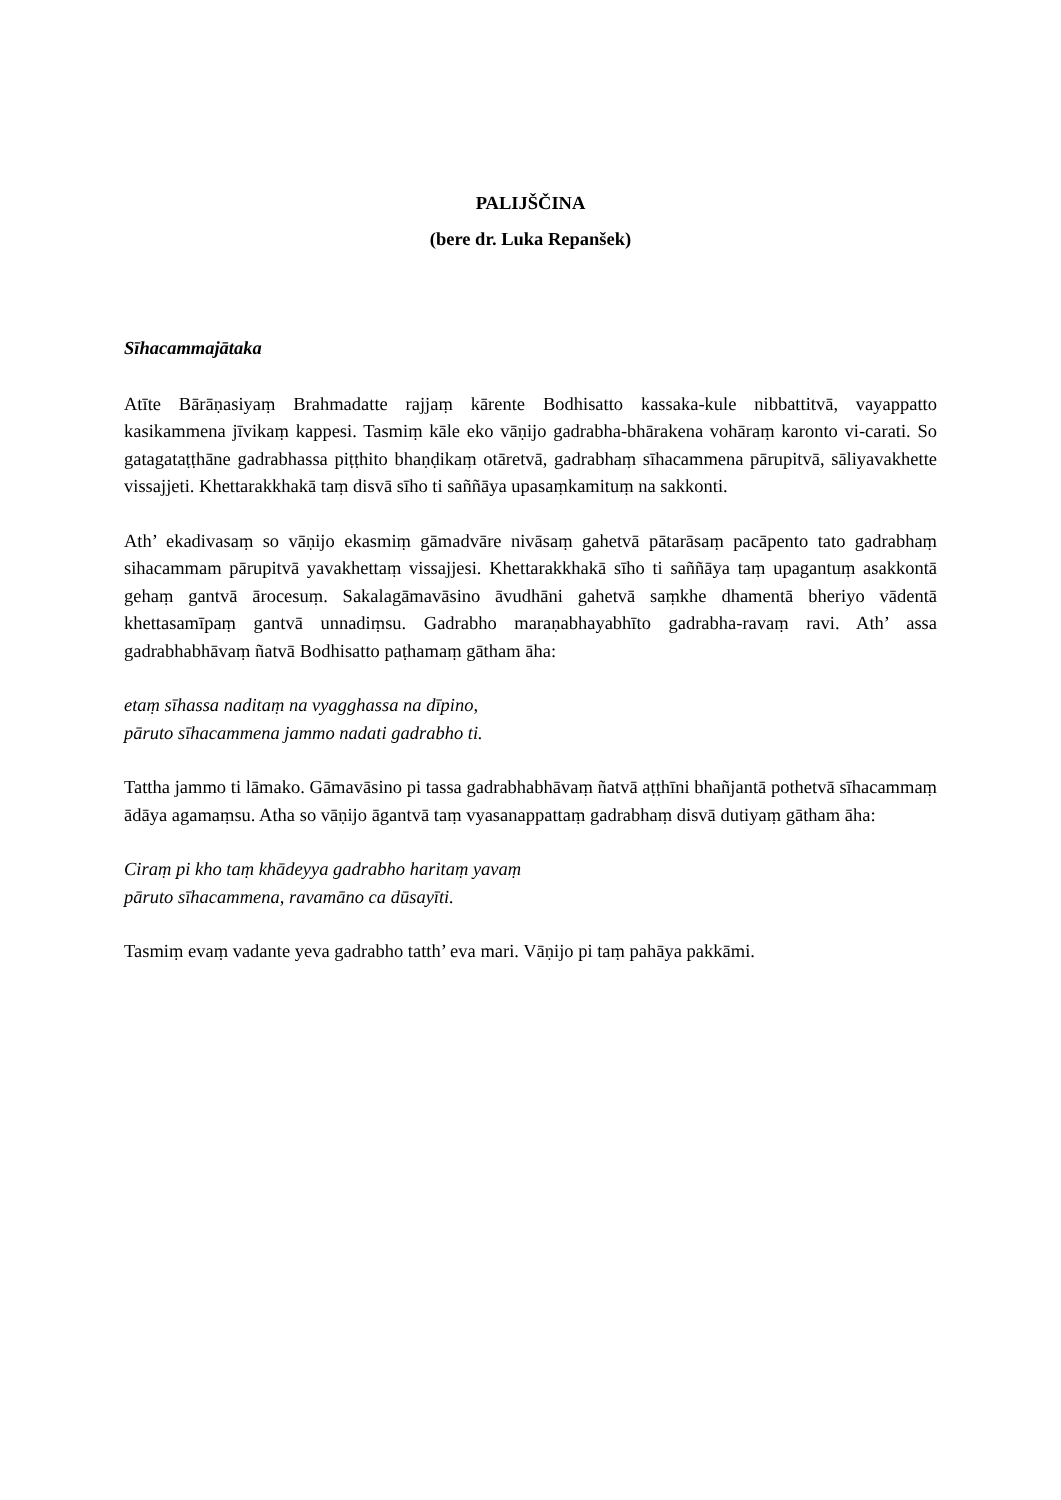PALIJŠČINA
(bere dr. Luka Repanšek)
Sīhacammajātaka
Atīte Bārāṇasiyaṃ Brahmadatte rajjaṃ kārente Bodhisatto kassaka-kule nibbattitvā, vayappatto kasikammena jīvikaṃ kappesi. Tasmiṃ kāle eko vāṇijo gadrabha-bhārakena vohāraṃ karonto vi-carati. So gatagataṭṭhāne gadrabhassa piṭṭhito bhaṇḍikaṃ otāretvā, gadrabhaṃ sīhacammena pārupitvā, sāliyavakhette vissajjeti. Khettarakkhakā taṃ disvā sīho ti saññāya upasaṃkamituṃ na sakkonti.
Ath’ ekadivasaṃ so vāṇijo ekasmiṃ gāmadvāre nivāsaṃ gahetvā pātarāsaṃ pacāpento tato gadrabhaṃ sihacammam pārupitvā yavakhettaṃ vissajjesi. Khettarakkhakā sīho ti saññāya taṃ upagantuṃ asakkontā gehaṃ gantvā ārocesuṃ. Sakalagāmavāsino āvudhāni gahetvā saṃkhe dhamentā bheriyo vādentā khettasamīpaṃ gantvā unnadiṃsu. Gadrabho maraṇabhayabhīto gadrabha-ravaṃ ravi. Ath’ assa gadrabhabhāvaṃ ñatvā Bodhisatto paṭhamaṃ gātham āha:
etaṃ sīhassa naditaṃ na vyagghassa na dīpino,
pāruto sīhacammena jammo nadati gadrabho ti.
Tattha jammo ti lāmako. Gāmavāsino pi tassa gadrabhabhāvaṃ ñatvā aṭṭhīni bhañjantā pothetvā sīhacammaṃ ādāya agamaṃsu. Atha so vāṇijo āgantvā taṃ vyasanappattaṃ gadrabhaṃ disvā dutiyaṃ gātham āha:
Ciraṃ pi kho taṃ khādeyya gadrabho haritaṃ yavaṃ
pāruto sīhacammena, ravamāno ca dūsayīti.
Tasmiṃ evaṃ vadante yeva gadrabho tatth’ eva mari. Vāṇijo pi taṃ pahāya pakkāmi.